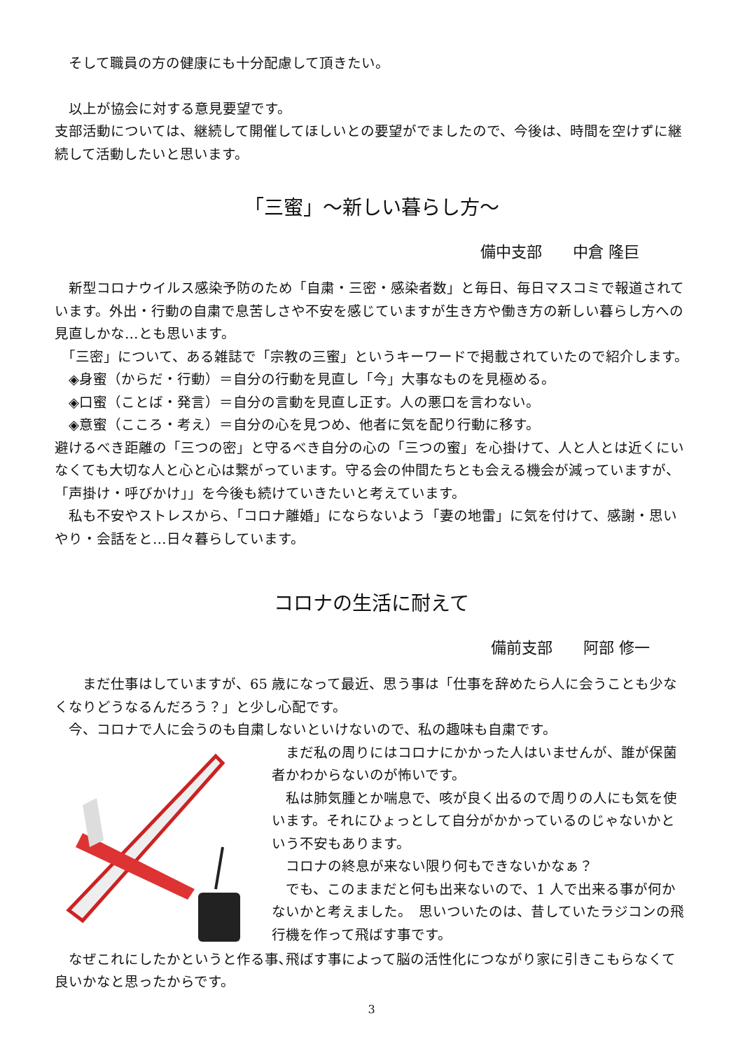そして職員の方の健康にも十分配慮して頂きたい。
　以上が協会に対する意見要望です。
支部活動については、継続して開催してほしいとの要望がでましたので、今後は、時間を空けずに継続して活動したいと思います。
「三蜜」～新しい暮らし方～
備中支部　　中倉 隆巨
　新型コロナウイルス感染予防のため「自粛・三密・感染者数」と毎日、毎日マスコミで報道されています。外出・行動の自粛で息苦しさや不安を感じていますが生き方や働き方の新しい暮らし方への見直しかな…とも思います。
　「三密」について、ある雑誌で「宗教の三蜜」というキーワードで掲載されていたので紹介します。
　◈身蜜（からだ・行動）＝自分の行動を見直し「今」大事なものを見極める。
　◈口蜜（ことば・発言）＝自分の言動を見直し正す。人の悪口を言わない。
　◈意蜜（こころ・考え）＝自分の心を見つめ、他者に気を配り行動に移す。
避けるべき距離の「三つの密」と守るべき自分の心の「三つの蜜」を心掛けて、人と人とは近くにいなくても大切な人と心と心は繋がっています。守る会の仲間たちとも会える機会が減っていますが、「声掛け・呼びかけ」」を今後も続けていきたいと考えています。
　私も不安やストレスから、「コロナ離婚」にならないよう「妻の地雷」に気を付けて、感謝・思いやり・会話をと…日々暮らしています。
コロナの生活に耐えて
備前支部　　阿部 修一
　　まだ仕事はしていますが、65 歳になって最近、思う事は「仕事を辞めたら人に会うことも少なくなりどうなるんだろう？」と少し心配です。
　今、コロナで人に会うのも自粛しないといけないので、私の趣味も自粛です。
　まだ私の周りにはコロナにかかった人はいませんが、誰が保菌者かわからないのが怖いです。
　私は肺気腫とか喘息で、咳が良く出るので周りの人にも気を使います。それにひょっとして自分がかかっているのじゃないかという不安もあります。
　コロナの終息が来ない限り何もできないかなぁ？
　でも、このままだと何も出来ないので、1 人で出来る事が何かないかと考えました。　思いついたのは、昔していたラジコンの飛行機を作って飛ばす事です。
　なぜこれにしたかというと作る事､飛ばす事によって脳の活性化につながり家に引きこもらなくて良いかなと思ったからです。
3